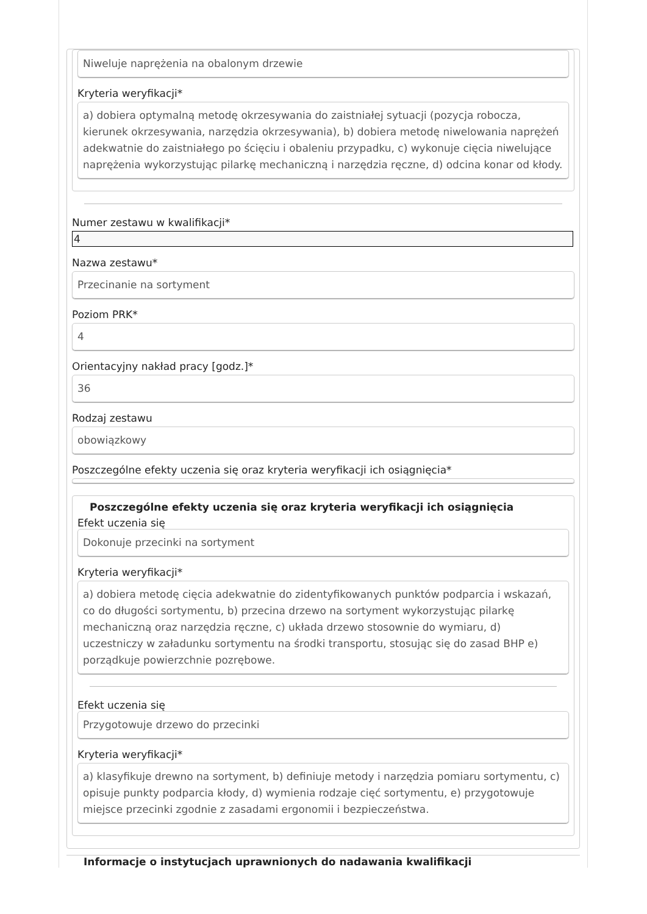Niweluje naprężenia na obalonym drzewie
Kryteria weryfikacji*
a) dobiera optymalną metodę okrzesywania do zaistniałej sytuacji (pozycja robocza, kierunek okrzesywania, narzędzia okrzesywania), b) dobiera metodę niwelowania naprężeń adekwatnie do zaistniałego po ścięciu i obaleniu przypadku, c) wykonuje cięcia niwelujące naprężenia wykorzystując pilarkę mechaniczną i narzędzia ręczne, d) odcina konar od kłody.
Numer zestawu w kwalifikacji*
4
Nazwa zestawu*
Przecinanie na sortyment
Poziom PRK*
4
Orientacyjny nakład pracy [godz.]*
36
Rodzaj zestawu
obowiązkowy
Poszczególne efekty uczenia się oraz kryteria weryfikacji ich osiągnięcia*
Poszczególne efekty uczenia się oraz kryteria weryfikacji ich osiągnięcia
Efekt uczenia się
Dokonuje przecinki na sortyment
Kryteria weryfikacji*
a) dobiera metodę cięcia adekwatnie do zidentyfikowanych punktów podparcia i wskazań, co do długości sortymentu, b) przecina drzewo na sortyment wykorzystując pilarkę mechaniczną oraz narzędzia ręczne, c) układa drzewo stosownie do wymiaru, d) uczestniczy w załadunku sortymentu na środki transportu, stosując się do zasad BHP e) porządkuje powierzchnie pozrębowe.
Efekt uczenia się
Przygotowuje drzewo do przecinki
Kryteria weryfikacji*
a) klasyfikuje drewno na sortyment, b) definiuje metody i narzędzia pomiaru sortymentu, c) opisuje punkty podparcia kłody, d) wymienia rodzaje cięć sortymentu, e) przygotowuje miejsce przecinki zgodnie z zasadami ergonomii i bezpieczeństwa.
Informacje o instytucjach uprawnionych do nadawania kwalifikacji